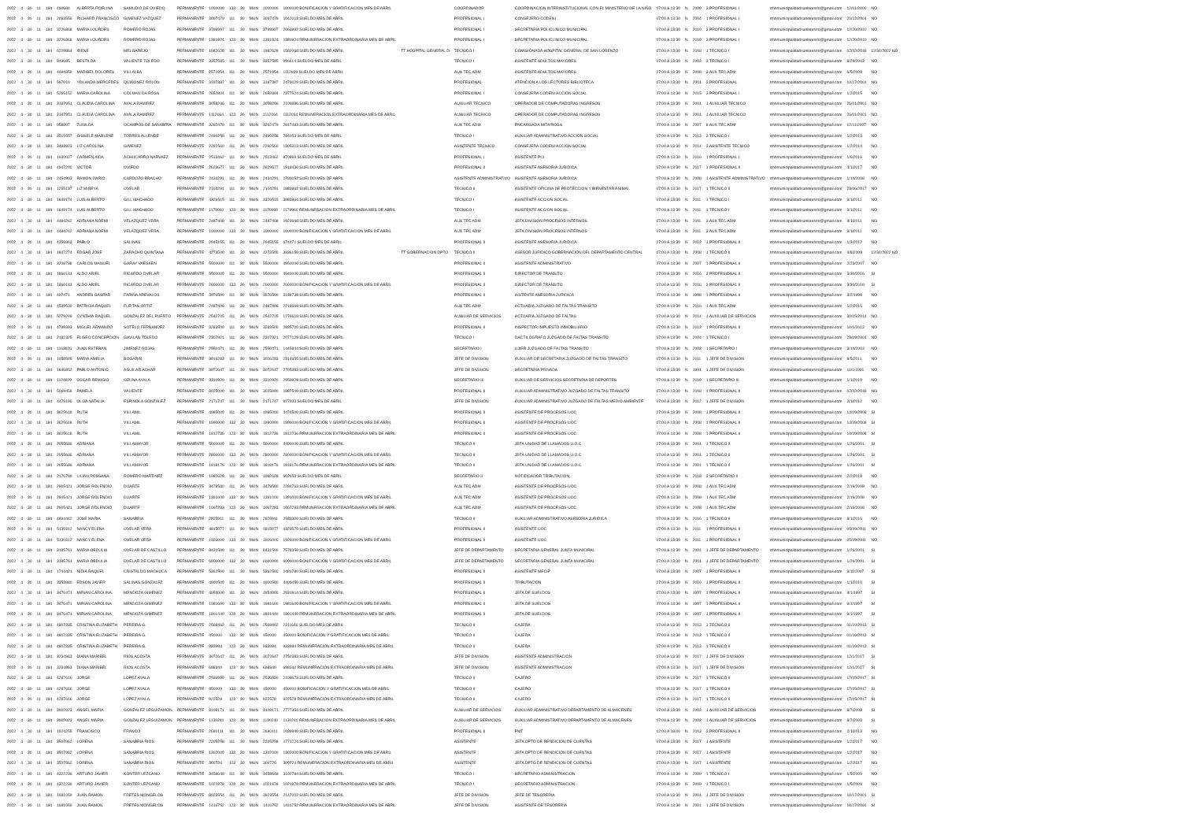| 2022 | 4 | 30 | 11 | 184 | 490684 | ALBERTA FIDELINA | SAMUDIO DE OVIEDO | PERMANENTE | 1000000 | 133 | 30 | MUN | 1000000 | 1000000 BONIFICACION Y GRATIFICACION MES DE ABRIL | | COORDINADOR | COORDINACION INTERINSTITUCIONAL CON EL MINISTERIO DE LA NIÑO | 07:00 A 13:30 | N | 2000 | 3 PROFESIONAL I | rrhhmunicipalidadsanlorenzo@gmail.com | 12/01/2000 | NO |
| 2022 | 4 | 30 | 11 | 184 | 2093556 | RICHARD FRANCISCO | GIMENEZ VAZQUEZ | PERMANENTE | 3097479 | 111 | 30 | MUN | 3097479 | 1042013 SUELDO MES DE ABRIL | | PROFESIONAL I | CONSEJERO CODENI | 07:00 A 13:30 | N | 2004 | 1 PROFESIONAL I | rrhhmunicipalidadsanlorenzo@gmail.com | 20/12/2004 | NO |
| 2022 | 4 | 30 | 11 | 184 | 3226368 | MARIA LOURDES | ROMERO ROJAS | PERMANENTE | 3799997 | 111 | 30 | MUN | 3799997 | 2063892 SUELDO MES DE ABRIL | | PROFESIONAL I | SECRETARIA POLICLINICO MUNICIPAL | 07:00 A 13:30 | N | 2010 | 3 PROFESIONAL I | rrhhmunicipalidadsanlorenzo@gmail.com | 12/20/2010 | NO |
| 2022 | 4 | 30 | 11 | 184 | 3226368 | MARIA LOURDES | ROMERO ROJAS | PERMANENTE | 1381824 | 123 | 30 | MUN | 1381824 | 1381824 REMUNERACION EXTRAORDINARIA MES DE ABRIL | | PROFESIONAL I | SECRETARIA POLICLINICO MUNICIPAL | 07:00 A 13:30 | N | 2010 | 3 PROFESIONAL I | rrhhmunicipalidadsanlorenzo@gmail.com | 12/20/2010 | NO |
| 2022 | 4 | 30 | 11 | 184 | 6229864 | IRENE | MELGAREJO | PERMANENTE | 1982628 | 111 | 30 | MUN | 1982628 | 1582068 SUELDO MES DE ABRIL | TT HOSPITAL GENERAL D | TECNICO I | COMISIONADA HOSPITAL GENERAL DE SAN LORENZO | 07:00 A 13:30 | N | 2018 | 1 TECNICO I | rrhhmunicipalidadsanlorenzo@gmail.com | 02/02/2018 | 12/31/2022 NO |
| 2022 | 4 | 30 | 11 | 184 | 849685 | BESTILDA | VALIENTE TOLEDO | PERMANENTE | 3357585 | 111 | 30 | MUN | 3357585 | 996614 SUELDO MES DE ABRIL | | TECNICO I | ASISTENTE ADULTOS MAYORES | 07:00 A 13:30 | N | 2003 | 3 TECNICO I | rrhhmunicipalidadsanlorenzo@gmail.com | 8/29/2003 | NO |
| 2022 | 4 | 30 | 11 | 184 | 4094359 | MARIBEL DOLORES | VILLALBA | PERMANENTE | 2571954 | 111 | 30 | MUN | 2571954 | 1112999 SUELDO MES DE ABRIL | | AUX TEC ADM | ASISTENTE ADULTOS MAYORES | 07:00 A 13:30 | N | 2008 | 3 AUX TEC ADM | rrhhmunicipalidadsanlorenzo@gmail.com | 6/5/2008 | NO |
| 2022 | 4 | 30 | 11 | 184 | 597010 | YOLANDA MERCEDES | QUIÑONEZ ROLON | PERMANENTE | 3197387 | 111 | 30 | MUN | 3197387 | 2479029 SUELDO MES DE ABRIL | | PROFESIONAL | ATENCION A LOS LECTORES BIBLIOTECA | 07:00 A 13:30 | N | 2001 | 3 PROFESIONAL | rrhhmunicipalidadsanlorenzo@gmail.com | 10/17/2001 | NO |
| 2022 | 4 | 30 | 11 | 184 | 5265152 | MARIA CAROLINA | COLMAN DA ROSA | PERMANENTE | 2652804 | 111 | 30 | MUN | 2652804 | 2377524 SUELDO MES DE ABRIL | | PROFESIONAL I | CONSEJERA CODENI ACCION SOCIAL | 07:00 A 13:30 | N | 2015 | 3 PROFESIONAL I | rrhhmunicipalidadsanlorenzo@gmail.com | 1/2/2015 | NO |
| 2022 | 4 | 30 | 11 | 184 | 3187951 | CLAUDIA CAROLINA | AYALA RAMIREZ | PERMANENTE | 3058206 | 111 | 30 | MUN | 3058206 | 2106886 SUELDO MES DE ABRIL | | AUXILIAR TECNICO | OPERADOR DE COMPUTADORAS INGRESOS | 07:00 A 13:30 | N | 2001 | 1 AUXILIAR TECNICO | rrhhmunicipalidadsanlorenzo@gmail.com | 26/01/2001 | NO |
| 2022 | 4 | 30 | 11 | 184 | 3187951 | CLAUDIA CAROLINA | AYALA RAMIREZ | PERMANENTE | 1112064 | 123 | 30 | MUN | 1112064 | 1112064 REMUNERACION EXTRAORDINARIA MES DE ABRIL | | AUXILIAR TECNICO | OPERADOR DE COMPUTADORAS INGRESOS | 07:00 A 13:30 | N | 2001 | 1 AUXILIAR TECNICO | rrhhmunicipalidadsanlorenzo@gmail.com | 26/01/2001 | NO |
| 2022 | 4 | 30 | 11 | 184 | 958807 | ZUNILDA | OCAMPOS DE SANABRIA | PERMANENTE | 3262479 | 111 | 30 | MUN | 3262479 | 2817483 SUELDO MES DE ABRIL | | AUX TEC ADM | ENCARGADA MITA ROGA | 07:00 A 13:30 | N | 2007 | 8 AUX TEC ADM | rrhhmunicipalidadsanlorenzo@gmail.com | 12/11/2007 | NO |
| 2022 | 4 | 30 | 11 | 184 | 3515557 | GISSELE MARLENE | TORRES ALLENDE | PERMANENTE | 2490258 | 111 | 30 | MUN | 2490258 | 784053 SUELDO MES DE ABRIL | | TECNICO I | AUXILIAR ADMINISTRATIVO ACCION SOCIAL | 07:00 A 13:30 | N | 2013 | 3 TECNICO I | rrhhmunicipalidadsanlorenzo@gmail.com | 1/2/2013 | NO |
| 2022 | 4 | 30 | 11 | 184 | 3493823 | LIZ CAROLINA | GIMENEZ | PERMANENTE | 2292560 | 111 | 30 | MUN | 2292560 | 1305313 SUELDO MES DE ABRIL | | ASISTENTE TECNICO | CONSEJERA CODENI ACCION SOCIAL | 07:00 A 13:30 | N | 2014 | 3 ASISTENTE TECNICO | rrhhmunicipalidadsanlorenzo@gmail.com | 1/2/2014 | NO |
| 2022 | 4 | 30 | 11 | 184 | 1630027 | CARMEN AIDA | ACHUCARRO NARVAEZ | PERMANENTE | 2513462 | 111 | 30 | MUN | 2513462 | 870869 SUELDO MES DE ABRIL | | PROFESIONAL I | ASISTENTE PCI | 07:00 A 13:30 | N | 2016 | 1 PROFESIONAL I | rrhhmunicipalidadsanlorenzo@gmail.com | 1/6/2016 | NO |
| 2022 | 4 | 30 | 11 | 184 | 4947200 | VICTOR | OVIEDO | PERMANENTE | 2629677 | 111 | 30 | MUN | 2629677 | 1918430 SUELDO MES DE ABRIL | | PROFESIONAL II | ASISTENTE ASESORIA JURIDICA | 07:00 A 13:30 | N | 2017 | 1 PROFESIONAL II | rrhhmunicipalidadsanlorenzo@gmail.com | 4/1/2017 | NO |
| 2022 | 4 | 30 | 11 | 184 | 2454993 | RAMON DARIO | CARDOZO BRACHO | PERMANENTE | 2434291 | 111 | 30 | MUN | 2434291 | 1780052 SUELDO MES DE ABRIL | | ASISTENTE ADMINISTRATIVO | ASISTENTE ASESORIA JURIDICA | 07:00 A 13:30 | N | 2008 | 1 ASISTENTE ADMINISTRATIVO | rrhhmunicipalidadsanlorenzo@gmail.com | 1/14/2008 | NO |
| 2022 | 4 | 30 | 11 | 184 | 1255137 | LIZ MIREYA | OVELAR | PERMANENTE | 2104291 | 111 | 30 | MUN | 2104291 | 1883862 SUELDO MES DE ABRIL | | TECNICO II | ASISTENTE OFICINA DE PROTECCION Y BIENESTAR ANIMAL | 07:00 A 13:30 | N | 2017 | 1 TECNICO II | rrhhmunicipalidadsanlorenzo@gmail.com | 23/06/2017 | NO |
| 2022 | 4 | 30 | 11 | 184 | 1849174 | LUIS ALBERTO | GILL MACHADO | PERMANENTE | 4326515 | 111 | 30 | MUN | 4326515 | 3883864 SUELDO MES DE ABRIL | | TECNICO I | ASISTENTE ACCION SOCIAL | 07:00 A 13:30 | N | 2011 | 1 TECNICO I | rrhhmunicipalidadsanlorenzo@gmail.com | 9/1/2011 | NO |
| 2022 | 4 | 30 | 11 | 184 | 1849174 | LUIS ALBERTO | GILL MACHADO | PERMANENTE | 1179960 | 123 | 30 | MUN | 1179960 | 1179960 REMUNERACION EXTRAORDINARIA MES DE ABRIL | | TECNICO I | ASISTENTE ACCION SOCIAL | 07:00 A 13:30 | N | 2011 | 1 TECNICO I | rrhhmunicipalidadsanlorenzo@gmail.com | 9/1/2011 | NO |
| 2022 | 4 | 30 | 11 | 184 | 4484242 | ADRIANA NOEMI | VELAZQUEZ VERA | PERMANENTE | 2487408 | 111 | 30 | MUN | 2487408 | 1823668 SUELDO MES DE ABRIL | | AUX TEC ADM | JEFA DIVISION PROCESOS INTERNOS | 07:00 A 13:30 | N | 2011 | 3 AUX TEC ADM | rrhhmunicipalidadsanlorenzo@gmail.com | 9/1/2011 | NO |
| 2022 | 4 | 30 | 11 | 184 | 4484242 | ADRIANA NOEMI | VELAZQUEZ VERA | PERMANENTE | 1000000 | 133 | 30 | MUN | 1000000 | 1000000 BONIFICACION Y GRATIFICACION MES DE ABRIL | | AUX TEC ADM | JEFA DIVISION PROCESOS INTERNOS | 07:00 A 13:30 | N | 2011 | 3 AUX TEC ADM | rrhhmunicipalidadsanlorenzo@gmail.com | 9/1/2011 | NO |
| 2022 | 4 | 30 | 11 | 184 | 4358863 | PABLO | SALINAS | PERMANENTE | 2945155 | 111 | 30 | MUN | 2945155 | 674471 SUELDO MES DE ABRIL | | PROFESIONAL II | ASISTENTE ASESORIA JURIDICA | 07:00 A 13:30 | N | 2012 | 1 PROFESIONAL II | rrhhmunicipalidadsanlorenzo@gmail.com | 1/3/2012 | NO |
| 2022 | 4 | 30 | 11 | 184 | 1847274 | EDGAR JOSE | ZARACHO QUINTANA | PERMANENTE | 4273500 | 111 | 30 | MUN | 4273500 | 3836150 SUELDO MES DE ABRIL | TT GOBERNACION DPTO | TECNICO II | ASESOR JURIDICO GOBERNACION DEL DEPARTAMENTO CENTRAL | 07:00 A 13:30 | N | 2008 | 1 TECNICO II | rrhhmunicipalidadsanlorenzo@gmail.com | 4/8/2008 | 12/31/2022 NO |
| 2022 | 4 | 30 | 11 | 184 | 3208738 | CARLOS MANUEL | GARAY VAESKEN | PERMANENTE | 5500000 | 111 | 30 | MUN | 5500000 | 4950000 SUELDO MES DE ABRIL | | PROFESIONAL II | ASISTENTE ADMINISTRATIVO | 07:00 A 13:30 | N | 2007 | 1 PROFESIONAL II | rrhhmunicipalidadsanlorenzo@gmail.com | 2/23/2007 | NO |
| 2022 | 4 | 30 | 11 | 184 | 1860144 | ALDO ARIEL | RICARDO OVELAR | PERMANENTE | 5500000 | 111 | 30 | MUN | 5500000 | 4940000 SUELDO MES DE ABRIL | | PROFESIONAL II | DIRECTOR DE TRANSITO | 07:00 A 13:30 | N | 2016 | 3 PROFESIONAL II | rrhhmunicipalidadsanlorenzo@gmail.com | 3/30/2016 | SI |
| 2022 | 4 | 30 | 11 | 184 | 1860144 | ALDO ARIEL | RICARDO OVELAR | PERMANENTE | 2000000 | 133 | 30 | MUN | 2000000 | 2000000 BONIFICACION Y GRATIFICACION MES DE ABRIL | | PROFESIONAL II | DIRECTOR DE TRANSITO | 07:00 A 13:30 | N | 2016 | 3 PROFESIONAL II | rrhhmunicipalidadsanlorenzo@gmail.com | 3/30/2016 | SI |
| 2022 | 4 | 30 | 11 | 184 | 497471 | ANDRES GASPAR | FARIÑA AREVALOS | PERMANENTE | 3976500 | 111 | 30 | MUN | 3976500 | 3138738 SUELDO MES DE ABRIL | | PROFESIONAL II | AISTENTE ASESORIA JURIDICA | 07:00 A 13:30 | N | 1998 | 1 PROFESIONAL II | rrhhmunicipalidadsanlorenzo@gmail.com | 3/2/1998 | NO |
| 2022 | 4 | 30 | 11 | 184 | 4539530 | PATRICIA RAQUEL | FLEITAS ORTIZ | PERMANENTE | 2487408 | 111 | 30 | MUN | 2487408 | 2218668 SUELDO MES DE ABRIL | | AUX TEC ADM | ACTUARIA JUZGADO DE FALTAS TRANSITO | 07:00 A 13:30 | N | 2016 | 1 AUX TEC ADM | rrhhmunicipalidadsanlorenzo@gmail.com | 1/2/2016 | NO |
| 2022 | 4 | 30 | 11 | 184 | 5279209 | CYNTHIA RAQUEL | GONZALEZ DEL PUERTO | PERMANENTE | 2542705 | 111 | 30 | MUN | 2542705 | 1276618 SUELDO MES DE ABRIL | | AUXILIAR DE SERVICIOS | ACTUARIA JUZGADO DE FALTAS | 07:00 A 13:30 | N | 2014 | 1 AUXILIAR DE SERVICIOS | rrhhmunicipalidadsanlorenzo@gmail.com | 30/05/2014 | NO |
| 2022 | 4 | 30 | 11 | 184 | 4799393 | MIGUEL ARMANDO | SOTELO FERNANDEZ | PERMANENTE | 3283500 | 111 | 30 | MUN | 3283500 | 2835700 SUELDO MES DE ABRIL | | PROFESIONAL II | INSPECTOR IMPUESTO INMOBILIARIO | 07:00 A 13:30 | N | 2013 | 1 PROFESIONAL II | rrhhmunicipalidadsanlorenzo@gmail.com | 10/1/2013 | NO |
| 2022 | 4 | 30 | 11 | 184 | 2182325 | ELISEO CONCEPCION | GAVILAN TOLEDO | PERMANENTE | 2307921 | 111 | 30 | MUN | 2307921 | 2077129 SUELDO MES DE ABRIL | | TECNICO I | DACTILOGRAFO JUZGADO DE FALTAS TRANSITO | 07:00 A 13:30 | N | 2004 | 1 TECNICO I | rrhhmunicipalidadsanlorenzo@gmail.com | 23/09/2004 | NO |
| 2022 | 4 | 30 | 11 | 184 | 1163926 | JUAN ESTEBAN | JIMENEZ ROJAS | PERMANENTE | 2550471 | 111 | 30 | MUN | 2550471 | 1445844 SUELDO MES DE ABRIL | | SECRETARIO I | UJIER JUZGADO DE FALTAS TRANSITO | 07:00 A 13:30 | N | 2003 | 1 SECRETARIO I | rrhhmunicipalidadsanlorenzo@gmail.com | 3/14/2003 | NO |
| 2022 | 4 | 30 | 11 | 184 | 1058505 | MARIA AMELIA | BOGARIN | PERMANENTE | 3016283 | 111 | 30 | MUN | 3016283 | 2314655 SUELDO MES DE ABRIL | | JEFE DE DIVISION | AUXILIAR DE SECRETARIA JUZGADO DE FALTAS TRANSITO | 07:00 A 13:30 | N | 2011 | 1 JEFE DE DIVISION | rrhhmunicipalidadsanlorenzo@gmail.com | 8/5/2011 | NO |
| 2022 | 4 | 30 | 11 | 184 | 1846852 | PABLO ANTONIO | AGUILAR ACHAR | PERMANENTE | 3072647 | 111 | 30 | MUN | 3072647 | 2765383 SUELDO MES DE ABRIL | | JEFE DE DIVISION | SECRETARIA PRIVADA | 07:00 A 13:30 | N | 1991 | 1 JEFE DE DIVISION | rrhhmunicipalidadsanlorenzo@gmail.com | 11/1/1991 | NO |
| 2022 | 4 | 30 | 11 | 184 | 1124829 | OSCAR REMIGIO | OZUNA AYALA | PERMANENTE | 3310920 | 111 | 30 | MUN | 3310920 | 2959828 SUELDO MES DE ABRIL | | SECRETARIO III | AUXILIAR DE SERVICIOS SECRETARIA DE DEPORTES | 07:00 A 13:30 | N | 2010 | 1 SECRETARIO III | rrhhmunicipalidadsanlorenzo@gmail.com | 1/1/2010 | NO |
| 2022 | 4 | 30 | 11 | 184 | 5069459 | PAMELA | VALIENTE | PERMANENTE | 3025000 | 111 | 30 | MUN | 3025000 | 1887500 SUELDO MES DE ABRIL | | PROFESIONAL II | AUXILIAR ADMINISTRATIVO JUZGADO DE FALTAS TRANSITO | 07:00 A 13:30 | N | 2018 | 1 PROFESIONAL II | rrhhmunicipalidadsanlorenzo@gmail.com | 02/02/2018 | NO |
| 2022 | 4 | 30 | 11 | 184 | 4479196 | OLGA NATALIA | ESPINOLA GONZALEZ | PERMANENTE | 2171747 | 111 | 30 | MUN | 2171747 | 827933 SUELDO MES DE ABRIL | | JEFE DE DIVISION | AUXILIAR ADMINISTRATIVO JUZGADO DE FALTAS MEDIO AMBIENTE | 07:00 A 13:30 | N | 2012 | 1 JEFE DE DIVISION | rrhhmunicipalidadsanlorenzo@gmail.com | 2/1/2012 | NO |
| 2022 | 4 | 30 | 11 | 184 | 3625618 | RUTH | VILLAMIL | PERMANENTE | 4985000 | 111 | 30 | MUN | 4985000 | 4476500 SUELDO MES DE ABRIL | | PROFESIONAL II | ASISTENTE DE PROCESOS UOC | 07:00 A 13:30 | N | 2008 | 1 PROFESIONAL II | rrhhmunicipalidadsanlorenzo@gmail.com | 14/09/2008 | SI |
| 2022 | 4 | 30 | 11 | 184 | 3625618 | RUTH | VILLAMIL | PERMANENTE | 1990000 | 133 | 30 | MUN | 1990000 | 1990000 BONIFICACION Y GRATIFICACION MES DE ABRIL | | PROFESIONAL II | ASISTENTE DE PROCESOS UOC | 07:00 A 13:30 | N | 2008 | 1 PROFESIONAL II | rrhhmunicipalidadsanlorenzo@gmail.com | 14/09/2008 | SI |
| 2022 | 4 | 30 | 11 | 184 | 3625618 | RUTH | VILLAMIL | PERMANENTE | 1812736 | 123 | 30 | MUN | 1812736 | 1812736 REMUNERACION EXTRAORDINARIA MES DE ABRIL | | PROFESIONAL II | ASISTENTE DE PROCESOS UOC | 07:00 A 13:30 | N | 2008 | 1 PROFESIONAL II | rrhhmunicipalidadsanlorenzo@gmail.com | 14/09/2008 | SI |
| 2022 | 4 | 30 | 11 | 184 | 2055636 | ADRIANA | VILLAMAYOR | PERMANENTE | 5000000 | 111 | 30 | MUN | 5000000 | 4490000 SUELDO MES DE ABRIL | | TECNICO II | JEFA UNIDAD DE LLAMADOS U.O.C | 07:00 A 13:30 | N | 2001 | 1 TECNICO II | rrhhmunicipalidadsanlorenzo@gmail.com | 1/26/2001 | SI |
| 2022 | 4 | 30 | 11 | 184 | 2055636 | ADRIANA | VILLAMAYOR | PERMANENTE | 2800000 | 133 | 30 | MUN | 2800000 | 2800000 BONIFICACION Y GRATIFICACION MES DE ABRIL | | TECNICO II | JEFA UNIDAD DE LLAMADOS U.O.C | 07:00 A 13:30 | N | 2001 | 1 TECNICO II | rrhhmunicipalidadsanlorenzo@gmail.com | 1/26/2001 | SI |
| 2022 | 4 | 30 | 11 | 184 | 2055636 | ADRIANA | VILLAMAYOR | PERMANENTE | 1818176 | 123 | 30 | MUN | 1818176 | 1818176 REMUNERACION EXTRAORDINARIA MES DE ABRIL | | TECNICO II | JEFA UNIDAD DE LLAMADOS U.O.C | 07:00 A 13:30 | N | 2001 | 1 TECNICO II | rrhhmunicipalidadsanlorenzo@gmail.com | 1/26/2001 | SI |
| 2022 | 4 | 30 | 11 | 184 | 2176789 | LILIAN ROSSANA | ROMERO MARTINEZ | PERMANENTE | 1982628 | 111 | 30 | MUN | 1982628 | 602653 SUELDO MES DE ABRIL | | SECRETARIO II | NOTIFICADOR TRIBUTACION | 07:00 A 13:30 | N | 2018 | 3 SECRETARIO II | rrhhmunicipalidadsanlorenzo@gmail.com | 2/2/2018 | NO |
| 2022 | 4 | 30 | 11 | 184 | 2905421 | JORGE ROLENDIO | DUARTE | PERMANENTE | 3478580 | 111 | 30 | MUN | 3478580 | 2284763 SUELDO MES DE ABRIL | | AUX TEC ADM | ASISTENTE DE PROCESOS UOC | 07:00 A 13:30 | N | 2008 | 1 AUX TEC ADM | rrhhmunicipalidadsanlorenzo@gmail.com | 2/19/2008 | NO |
| 2022 | 4 | 30 | 11 | 184 | 2905421 | JORGE ROLENDIO | DUARTE | PERMANENTE | 1391000 | 133 | 30 | MUN | 1391000 | 1391000 BONIFICACION Y GRATIFICACION MES DE ABRIL | | AUX TEC ADM | ASISTENTE DE PROCESOS UOC | 07:00 A 13:30 | N | 2008 | 1 AUX TEC ADM | rrhhmunicipalidadsanlorenzo@gmail.com | 2/19/2008 | NO |
| 2022 | 4 | 30 | 11 | 184 | 2905421 | JORGE ROLENDIO | DUARTE | PERMANENTE | 1067283 | 123 | 30 | MUN | 1067283 | 1067283 REMUNERACION EXTRAORDINARIA MES DE ABRIL | | AUX TEC ADM | ASISTENTE DE PROCESOS UOC | 07:00 A 13:30 | N | 2008 | 1 AUX TEC ADM | rrhhmunicipalidadsanlorenzo@gmail.com | 2/19/2008 | NO |
| 2022 | 4 | 30 | 11 | 184 | 4894442 | JOSE MARIA | SANABRIA | PERMANENTE | 2825911 | 111 | 30 | MUN | 2825911 | 2533320 SUELDO MES DE ABRIL | | TECNICO II | AUXILIAR ADMINISTRATIVO ASESORIA JURIDICA | 07:00 A 13:30 | N | 2016 | 1 TECNICO II | rrhhmunicipalidadsanlorenzo@gmail.com | 8/1/2016 | NO |
| 2022 | 4 | 30 | 11 | 184 | 5130312 | NANCY ELENA | OVELAR VERA | PERMANENTE | 4815077 | 111 | 30 | MUN | 4815077 | 4323570 SUELDO MES DE ABRIL | | PROFESIONAL II | ASISTENTE UOC | 07:00 A 13:30 | N | 2011 | 1 PROFESIONAL II | rrhhmunicipalidadsanlorenzo@gmail.com | 05/09/2011 | NO |
| 2022 | 4 | 30 | 11 | 184 | 5130312 | NANCY ELENA | OVELAR VERA | PERMANENTE | 1926000 | 133 | 30 | MUN | 1926000 | 1926000 BONIFICACION Y GRATIFICACION MES DE ABRIL | | PROFESIONAL II | ASISTENTE UOC | 07:00 A 13:30 | N | 2011 | 1 PROFESIONAL II | rrhhmunicipalidadsanlorenzo@gmail.com | 05/09/2011 | NO |
| 2022 | 4 | 30 | 11 | 184 | 3185761 | MARIA OBDULIA | OVELAR DE CASTILLO | PERMANENTE | 8431500 | 111 | 30 | MUN | 8431500 | 7578350 SUELDO MES DE ABRIL | | JEFE DE DEPARTAMENTO | SECRETARIA GENERAL JUNTA MUNICIPAL | 07:00 A 13:30 | N | 2001 | 1 JEFE DE DEPARTAMENTO | rrhhmunicipalidadsanlorenzo@gmail.com | 1/26/2001 | SI |
| 2022 | 4 | 30 | 11 | 184 | 3185761 | MARIA OBDULIA | OVELAR DE CASTILLO | PERMANENTE | 6000000 | 133 | 30 | MUN | 6000000 | 6000000 BONIFICACION Y GRATIFICACION MES DE ABRIL | | JEFE DE DEPARTAMENTO | SECRETARIA GENERAL JUNTA MUNICIPAL | 07:00 A 13:30 | N | 2001 | 1 JEFE DE DEPARTAMENTO | rrhhmunicipalidadsanlorenzo@gmail.com | 1/26/2001 | SI |
| 2022 | 4 | 30 | 11 | 184 | 1744421 | NIDIA RAQUEL | CRISTALDO MACHUCA | PERMANENTE | 5362500 | 111 | 30 | MUN | 5362500 | 1481780 SUELDO MES DE ABRIL | | PROFESIONAL II | ASISTENTE MECIP | 07:00 A 13:30 | N | 2007 | 1 PROFESIONAL II | rrhhmunicipalidadsanlorenzo@gmail.com | 9/11/2007 | SI |
| 2022 | 4 | 30 | 11 | 184 | 3353880 | EDSON JAVIER | SALINAS GONZALEZ | PERMANENTE | 4900500 | 111 | 30 | MUN | 4900500 | 4400450 SUELDO MES DE ABRIL | | PROFESIONAL II | TRIBUTACION | 07:00 A 13:30 | N | 2010 | 1 PROFESIONAL II | rrhhmunicipalidadsanlorenzo@gmail.com | 1/1/2010 | SI |
| 2022 | 4 | 30 | 11 | 184 | 3476471 | MIRIAN CAROLINA | MENDOZA GIMENEZ | PERMANENTE | 4954000 | 111 | 30 | MUN | 4954000 | 2931814 SUELDO MES DE ABRIL | | PROFESIONAL II | JEFA DE SUELDOS | 07:00 A 13:30 | N | 1997 | 1 PROFESIONAL II | rrhhmunicipalidadsanlorenzo@gmail.com | 9/1/1997 | SI |
| 2022 | 4 | 30 | 11 | 184 | 3476471 | MIRIAN CAROLINA | MENDOZA GIMENEZ | PERMANENTE | 1981600 | 133 | 30 | MUN | 1981600 | 1981600 BONIFICACION Y GRATIFICACION MES DE ABRIL | | PROFESIONAL II | JEFA DE SUELDOS | 07:00 A 13:30 | N | 1997 | 1 PROFESIONAL II | rrhhmunicipalidadsanlorenzo@gmail.com | 9/1/1997 | SI |
| 2022 | 4 | 30 | 11 | 184 | 3476471 | MIRIAN CAROLINA | MENDOZA GIMENEZ | PERMANENTE | 1801440 | 123 | 30 | MUN | 1801440 | 1801440 REMUNERACION EXTRAORDINARIA MES DE ABRIL | | PROFESIONAL II | JEFA DE SUELDOS | 07:00 A 13:30 | N | 1997 | 1 PROFESIONAL II | rrhhmunicipalidadsanlorenzo@gmail.com | 9/1/1997 | SI |
| 2022 | 4 | 30 | 11 | 184 | 4807335 | CRISTINA ELIZABETH | PEREIRA G. | PERMANENTE | 2568462 | 111 | 30 | MUN | 2568462 | 2311616 SUELDO MES DE ABRIL | | TECNICO II | CAJERA | 07:00 A 13:30 | N | 2013 | 1 TECNICO II | rrhhmunicipalidadsanlorenzo@gmail.com | 01/10/2013 | SI |
| 2022 | 4 | 30 | 11 | 184 | 4807335 | CRISTINA ELIZABETH | PEREIRA G. | PERMANENTE | 450000 | 133 | 30 | MUN | 450000 | 450000 BONIFICACION Y GRATIFICACION MES DE ABRIL | | TECNICO II | CAJERA | 07:00 A 13:30 | N | 2013 | 1 TECNICO II | rrhhmunicipalidadsanlorenzo@gmail.com | 01/10/2013 | SI |
| 2022 | 4 | 30 | 11 | 184 | 4807335 | CRISTINA ELIZABETH | PEREIRA G. | PERMANENTE | 933984 | 123 | 30 | MUN | 933984 | 933984 REMUNERACION EXTRAORDINARIA MES DE ABRIL | | TECNICO II | CAJERA | 07:00 A 13:30 | N | 2013 | 1 TECNICO II | rrhhmunicipalidadsanlorenzo@gmail.com | 01/10/2013 | SI |
| 2022 | 4 | 30 | 11 | 184 | 3234963 | DIANA MARIBEL | RIOS ACOSTA | PERMANENTE | 3072647 | 111 | 30 | MUN | 3072647 | 2750383 SUELDO MES DE ABRIL | | JEFE DE DIVISION | ASISTENTE ADMINISTRACION | 07:00 A 13:30 | N | 2017 | 1 JEFE DE DIVISION | rrhhmunicipalidadsanlorenzo@gmail.com | 12/1/2017 | SI |
| 2022 | 4 | 30 | 11 | 184 | 3234963 | DIANA MARIBEL | RIOS ACOSTA | PERMANENTE | 698340 | 123 | 30 | MUN | 698340 | 698340 REMUNERACION EXTRAORDINARIA MES DE ABRIL | | JEFE DE DIVISION | ASISTENTE ADMINISTRACION | 07:00 A 13:30 | N | 2017 | 1 JEFE DE DIVISION | rrhhmunicipalidadsanlorenzo@gmail.com | 12/1/2017 | SI |
| 2022 | 4 | 30 | 11 | 184 | 4287616 | JORGE | LOPEZ AYALA | PERMANENTE | 2536930 | 111 | 30 | MUN | 2536930 | 2198673 SUELDO MES DE ABRIL | | TECNICO II | CAJERO | 07:00 A 13:30 | N | 2017 | 1 TECNICO II | rrhhmunicipalidadsanlorenzo@gmail.com | 17/05/2017 | SI |
| 2022 | 4 | 30 | 11 | 184 | 4287616 | JORGE | LOPEZ AYALA | PERMANENTE | 450000 | 133 | 30 | MUN | 450000 | 450000 BONIFICACION Y GRATIFICACION MES DE ABRIL | | TECNICO II | CAJERO | 07:00 A 13:30 | N | 2017 | 1 TECNICO II | rrhhmunicipalidadsanlorenzo@gmail.com | 17/05/2017 | SI |
| 2022 | 4 | 30 | 11 | 184 | 4287616 | JORGE | LOPEZ AYALA | PERMANENTE | 922528 | 123 | 30 | MUN | 922528 | 922528 REMUNERACION EXTRAORDINARIA MES DE ABRIL | | TECNICO II | CAJERO | 07:00 A 13:30 | N | 2017 | 1 TECNICO II | rrhhmunicipalidadsanlorenzo@gmail.com | 17/05/2017 | SI |
| 2022 | 4 | 30 | 11 | 184 | 3002023 | ANGEL MARIA | GONZALEZ LEGUIZAMON | PERMANENTE | 3108171 | 111 | 30 | MUN | 3108171 | 2777354 SUELDO MES DE ABRIL | | AUXILIAR DE SERVICIOS | AUXILIAR ADMINISTRATIVO DEPARTAMENTO DE ALMACENES | 07:00 A 13:30 | N | 2003 | 1 AUXILIAR DE SERVICIOS | rrhhmunicipalidadsanlorenzo@gmail.com | 8/7/2003 | SI |
| 2022 | 4 | 30 | 11 | 184 | 3002023 | ANGEL MARIA | GONZALEZ LEGUIZAMON | PERMANENTE | 1130240 | 123 | 30 | MUN | 1130240 | 1130240 REMUNERACION EXTRAORDINARIA MES DE ABRIL | | AUXILIAR DE SERVICIOS | AUXILIAR ADMINISTRATIVO DEPARTAMENTO DE ALMACENES | 07:00 A 13:30 | N | 2003 | 1 AUXILIAR DE SERVICIOS | rrhhmunicipalidadsanlorenzo@gmail.com | 8/7/2003 | SI |
| 2022 | 4 | 30 | 11 | 184 | 1924255 | FRANCISCO | FRANCO | PERMANENTE | 2690111 | 111 | 30 | MUN | 2690111 | 1039940 SUELDO MES DE ABRIL | | PROFESIONAL II | PMT | 12:00 A 18:00 | N | 2013 | 3 PROFESIONAL II | rrhhmunicipalidadsanlorenzo@gmail.com | 2/1/2013 | NO |
| 2022 | 4 | 30 | 11 | 184 | 3507962 | LORENA | SANABRIA RIOS | PERMANENTE | 2205258 | 111 | 30 | MUN | 2205258 | 1771224 SUELDO MES DE ABRIL | | ASISTENTE | JEFA DPTO DE RENDICION DE CUENTAS | 07:00 A 13:30 | N | 2017 | 1 ASISTENTE | rrhhmunicipalidadsanlorenzo@gmail.com | 1/2/2017 | NO |
| 2022 | 4 | 30 | 11 | 184 | 3507962 | LORENA | SANABRIA RIOS | PERMANENTE | 1302000 | 133 | 30 | MUN | 1302000 | 1302000 BONIFICACION Y GRATIFICACION MES DE ABRIL | | ASISTENTE | JEFA DPTO DE RENDICION DE CUENTAS | 07:00 A 13:30 | N | 2017 | 1 ASISTENTE | rrhhmunicipalidadsanlorenzo@gmail.com | 1/2/2017 | NO |
| 2022 | 4 | 30 | 11 | 184 | 3507962 | LORENA | SANABRIA RIOS | PERMANENTE | 300720 | 123 | 30 | MUN | 300720 | 300720 REMUNERACION EXTRAORDINARIA MES DE ABRIL | | ASISTENTE | JEFA DPTO DE RENDICION DE CUENTAS | 07:00 A 13:30 | N | 2017 | 1 ASISTENTE | rrhhmunicipalidadsanlorenzo@gmail.com | 1/2/2017 | NO |
| 2022 | 4 | 30 | 11 | 184 | 4322236 | ARTURO JAVIER | KONTER LEZCANO | PERMANENTE | 3458648 | 111 | 30 | MUN | 3458648 | 3102784 SUELDO MES DE ABRIL | | TECNICO I | SECRETARIO ADMINISTRACION | 07:00 A 13:30 | N | 2009 | 1 TECNICO I | rrhhmunicipalidadsanlorenzo@gmail.com | 1/5/2009 | NO |
| 2022 | 4 | 30 | 11 | 184 | 4322236 | ARTURO JAVIER | KONTER LEZCANO | PERMANENTE | 1021878 | 123 | 30 | MUN | 1021878 | 1021878 REMUNERACION EXTRAORDINARIA MES DE ABRIL | | TECNICO I | SECRETARIO ADMINISTRACION | 07:00 A 13:30 | N | 2009 | 1 TECNICO I | rrhhmunicipalidadsanlorenzo@gmail.com | 1/5/2009 | NO |
| 2022 | 4 | 30 | 11 | 184 | 1681059 | JUAN RAMON | FRETES MONGELOS | PERMANENTE | 3923554 | 111 | 30 | MUN | 3923554 | 2147002 SUELDO MES DE ABRIL | | JEFE DE DIVISION | JEFE DE TESORERIA | 07:00 A 13:30 | N | 2001 | 1 JEFE DE DIVISION | rrhhmunicipalidadsanlorenzo@gmail.com | 10/17/2001 | SI |
| 2022 | 4 | 30 | 11 | 184 | 1681059 | JUAN RAMON | FRETES MONGELOS | PERMANENTE | 1416752 | 123 | 30 | MUN | 1416752 | 1416752 REMUNERACION EXTRAORDINARIA MES DE ABRIL | | JEFE DE DIVISION | ASISTENTE DE TESORERIA | 07:00 A 13:30 | N | 2001 | 1 JEFE DE DIVISION | rrhhmunicipalidadsanlorenzo@gmail.com | 10/17/2001 | SI |